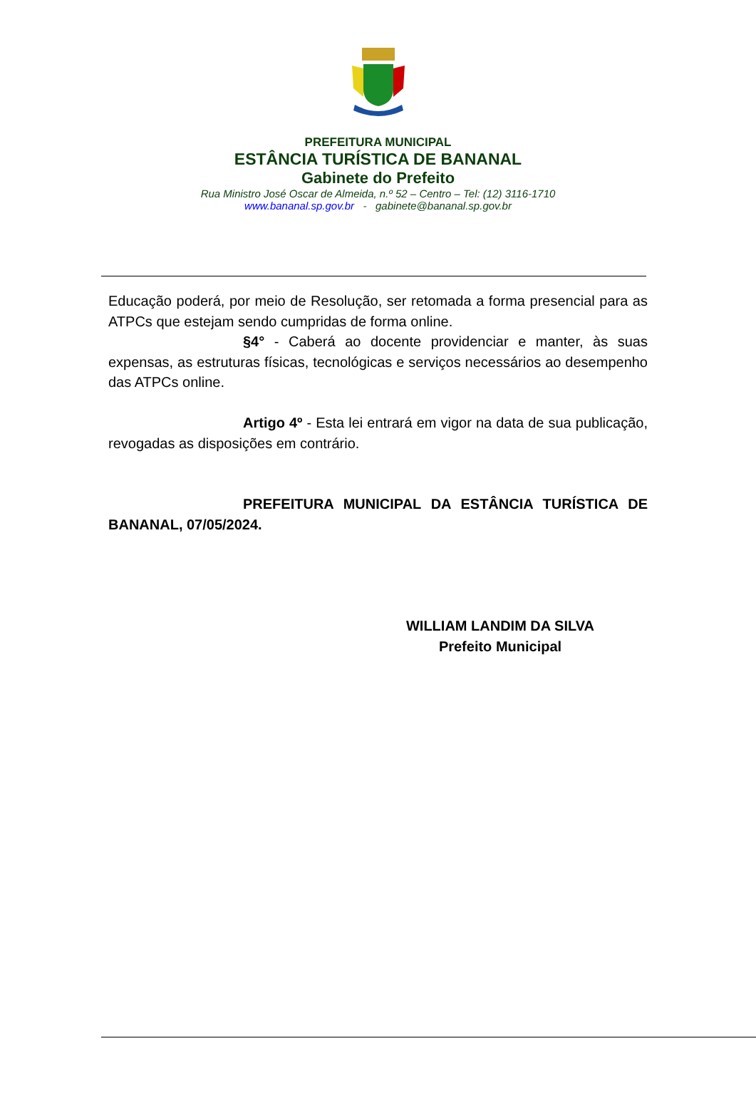PREFEITURA MUNICIPAL
ESTÂNCIA TURÍSTICA DE BANANAL
Gabinete do Prefeito
Rua Ministro José Oscar de Almeida, n.º 52 – Centro – Tel: (12) 3116-1710
www.bananal.sp.gov.br - gabinete@bananal.sp.gov.br
Educação poderá, por meio de Resolução, ser retomada a forma presencial para as ATPCs que estejam sendo cumpridas de forma online.
§4° - Caberá ao docente providenciar e manter, às suas expensas, as estruturas físicas, tecnológicas e serviços necessários ao desempenho das ATPCs online.
Artigo 4º - Esta lei entrará em vigor na data de sua publicação, revogadas as disposições em contrário.
PREFEITURA MUNICIPAL DA ESTÂNCIA TURÍSTICA DE BANANAL, 07/05/2024.
WILLIAM LANDIM DA SILVA
Prefeito Municipal